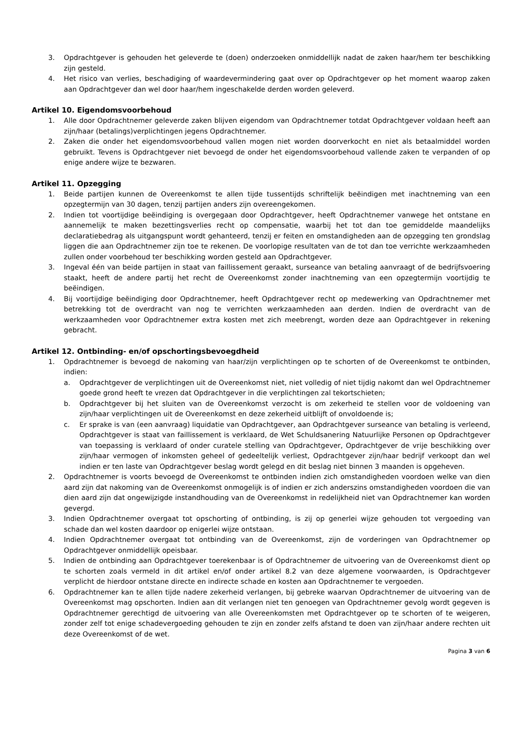3. Opdrachtgever is gehouden het geleverde te (doen) onderzoeken onmiddellijk nadat de zaken haar/hem ter beschikking zijn gesteld.
4. Het risico van verlies, beschadiging of waardevermindering gaat over op Opdrachtgever op het moment waarop zaken aan Opdrachtgever dan wel door haar/hem ingeschakelde derden worden geleverd.
Artikel 10. Eigendomsvoorbehoud
1. Alle door Opdrachtnemer geleverde zaken blijven eigendom van Opdrachtnemer totdat Opdrachtgever voldaan heeft aan zijn/haar (betalings)verplichtingen jegens Opdrachtnemer.
2. Zaken die onder het eigendomsvoorbehoud vallen mogen niet worden doorverkocht en niet als betaalmiddel worden gebruikt. Tevens is Opdrachtgever niet bevoegd de onder het eigendomsvoorbehoud vallende zaken te verpanden of op enige andere wijze te bezwaren.
Artikel 11. Opzegging
1. Beide partijen kunnen de Overeenkomst te allen tijde tussentijds schriftelijk beëindigen met inachtneming van een opzegtermijn van 30 dagen, tenzij partijen anders zijn overeengekomen.
2. Indien tot voortijdige beëindiging is overgegaan door Opdrachtgever, heeft Opdrachtnemer vanwege het ontstane en aannemelijk te maken bezettingsverlies recht op compensatie, waarbij het tot dan toe gemiddelde maandelijks declaratiebedrag als uitgangspunt wordt gehanteerd, tenzij er feiten en omstandigheden aan de opzegging ten grondslag liggen die aan Opdrachtnemer zijn toe te rekenen. De voorlopige resultaten van de tot dan toe verrichte werkzaamheden zullen onder voorbehoud ter beschikking worden gesteld aan Opdrachtgever.
3. Ingeval één van beide partijen in staat van faillissement geraakt, surseance van betaling aanvraagt of de bedrijfsvoering staakt, heeft de andere partij het recht de Overeenkomst zonder inachtneming van een opzegtermijn voortijdig te beëindigen.
4. Bij voortijdige beëindiging door Opdrachtnemer, heeft Opdrachtgever recht op medewerking van Opdrachtnemer met betrekking tot de overdracht van nog te verrichten werkzaamheden aan derden. Indien de overdracht van de werkzaamheden voor Opdrachtnemer extra kosten met zich meebrengt, worden deze aan Opdrachtgever in rekening gebracht.
Artikel 12. Ontbinding- en/of opschortingsbevoegdheid
1. Opdrachtnemer is bevoegd de nakoming van haar/zijn verplichtingen op te schorten of de Overeenkomst te ontbinden, indien:
a. Opdrachtgever de verplichtingen uit de Overeenkomst niet, niet volledig of niet tijdig nakomt dan wel Opdrachtnemer goede grond heeft te vrezen dat Opdrachtgever in die verplichtingen zal tekortschieten;
b. Opdrachtgever bij het sluiten van de Overeenkomst verzocht is om zekerheid te stellen voor de voldoening van zijn/haar verplichtingen uit de Overeenkomst en deze zekerheid uitblijft of onvoldoende is;
c. Er sprake is van (een aanvraag) liquidatie van Opdrachtgever, aan Opdrachtgever surseance van betaling is verleend, Opdrachtgever is staat van faillissement is verklaard, de Wet Schuldsanering Natuurlijke Personen op Opdrachtgever van toepassing is verklaard of onder curatele stelling van Opdrachtgever, Opdrachtgever de vrije beschikking over zijn/haar vermogen of inkomsten geheel of gedeeltelijk verliest, Opdrachtgever zijn/haar bedrijf verkoopt dan wel indien er ten laste van Opdrachtgever beslag wordt gelegd en dit beslag niet binnen 3 maanden is opgeheven.
2. Opdrachtnemer is voorts bevoegd de Overeenkomst te ontbinden indien zich omstandigheden voordoen welke van dien aard zijn dat nakoming van de Overeenkomst onmogelijk is of indien er zich anderszins omstandigheden voordoen die van dien aard zijn dat ongewijzigde instandhouding van de Overeenkomst in redelijkheid niet van Opdrachtnemer kan worden gevergd.
3. Indien Opdrachtnemer overgaat tot opschorting of ontbinding, is zij op generlei wijze gehouden tot vergoeding van schade dan wel kosten daardoor op enigerlei wijze ontstaan.
4. Indien Opdrachtnemer overgaat tot ontbinding van de Overeenkomst, zijn de vorderingen van Opdrachtnemer op Opdrachtgever onmiddellijk opeisbaar.
5. Indien de ontbinding aan Opdrachtgever toerekenbaar is of Opdrachtnemer de uitvoering van de Overeenkomst dient op te schorten zoals vermeld in dit artikel en/of onder artikel 8.2 van deze algemene voorwaarden, is Opdrachtgever verplicht de hierdoor ontstane directe en indirecte schade en kosten aan Opdrachtnemer te vergoeden.
6. Opdrachtnemer kan te allen tijde nadere zekerheid verlangen, bij gebreke waarvan Opdrachtnemer de uitvoering van de Overeenkomst mag opschorten. Indien aan dit verlangen niet ten genoegen van Opdrachtnemer gevolg wordt gegeven is Opdrachtnemer gerechtigd de uitvoering van alle Overeenkomsten met Opdrachtgever op te schorten of te weigeren, zonder zelf tot enige schadevergoeding gehouden te zijn en zonder zelfs afstand te doen van zijn/haar andere rechten uit deze Overeenkomst of de wet.
Pagina 3 van 6